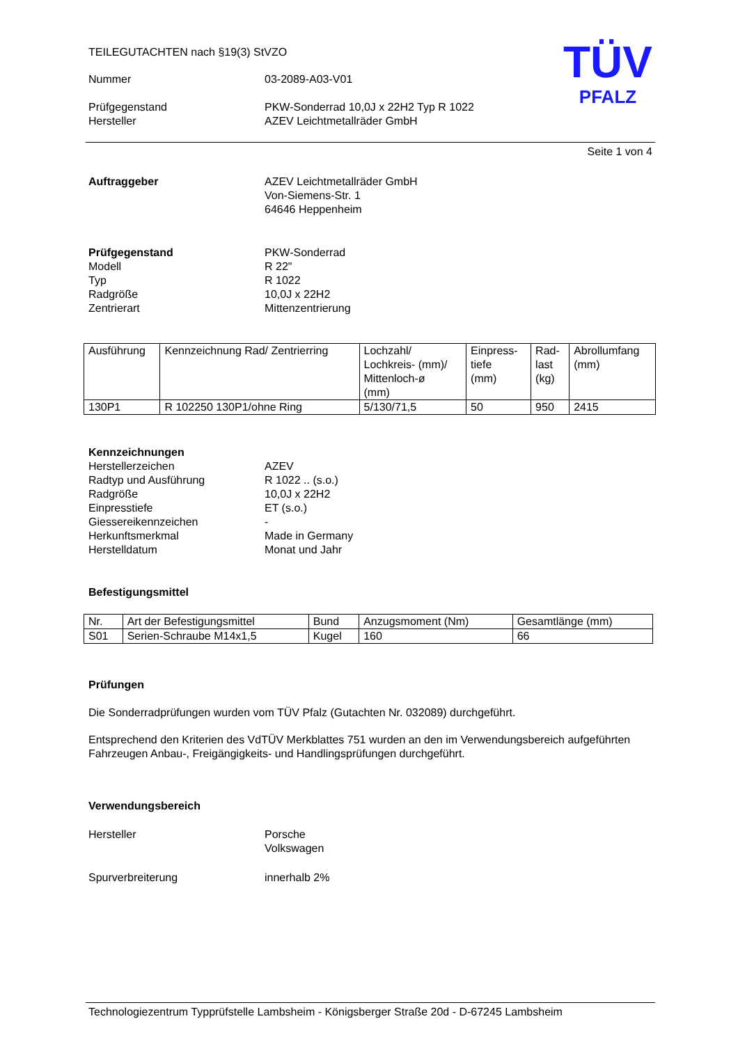TÜV
PFALZ
TEILEGUTACHTEN nach §19(3) StVZO
Nummer 03-2089-A03-V01
Prüfgegenstand PKW-Sonderrad 10,0J x 22H2 Typ R 1022
Hersteller AZEV Leichtmetallräder GmbH
Seite 1 von 4
Auftraggeber AZEV Leichtmetallräder GmbH
Von-Siemens-Str. 1
64646 Heppenheim
Prüfgegenstand
Modell
Typ
Radgröße
Zentrierart
PKW-Sonderrad
R 22"
R 1022
10,0J x 22H2
Mittenzentrierung
| Ausführung | Kennzeichnung Rad/ Zentrierring | Lochzahl/ Lochkreis- (mm)/ Mittenloch-ø (mm) | Einpress- tiefe (mm) | Rad- last (kg) | Abrollumfang (mm) |
| 130P1 | R 102250 130P1/ohne Ring | 5/130/71,5 | 50 | 950 | 2415 |
Kennzeichnungen
Herstellerzeichen
Radtyp und Ausführung
Radgröße
Einpresstiefe
Giessereikennzeichen
Herkunftsmerkmal
Herstelldatum
AZEV
R 1022 .. (s.o.)
10,0J x 22H2
ET (s.o.)
-
Made in Germany
Monat und Jahr
Befestigungsmittel
| Nr. | Art der Befestigungsmittel | Bund | Anzugsmoment (Nm) | Gesamtlänge (mm) |
| S01 | Serien-Schraube M14x1,5 | Kugel | 160 | 66 |
Prüfungen
Die Sonderradprüfungen wurden vom TÜV Pfalz (Gutachten Nr. 032089) durchgeführt.
Entsprechend den Kriterien des VdTÜV Merkblattes 751 wurden an den im Verwendungsbereich aufgeführten Fahrzeugen Anbau-, Freigängigkeits- und Handlingsprüfungen durchgeführt.
Verwendungsbereich
Hersteller Porsche
Volkswagen
Spurverbreiterung innerhalb 2%
Technologiezentrum Typprüfstelle Lambsheim - Königsberger Straße 20d - D-67245 Lambsheim